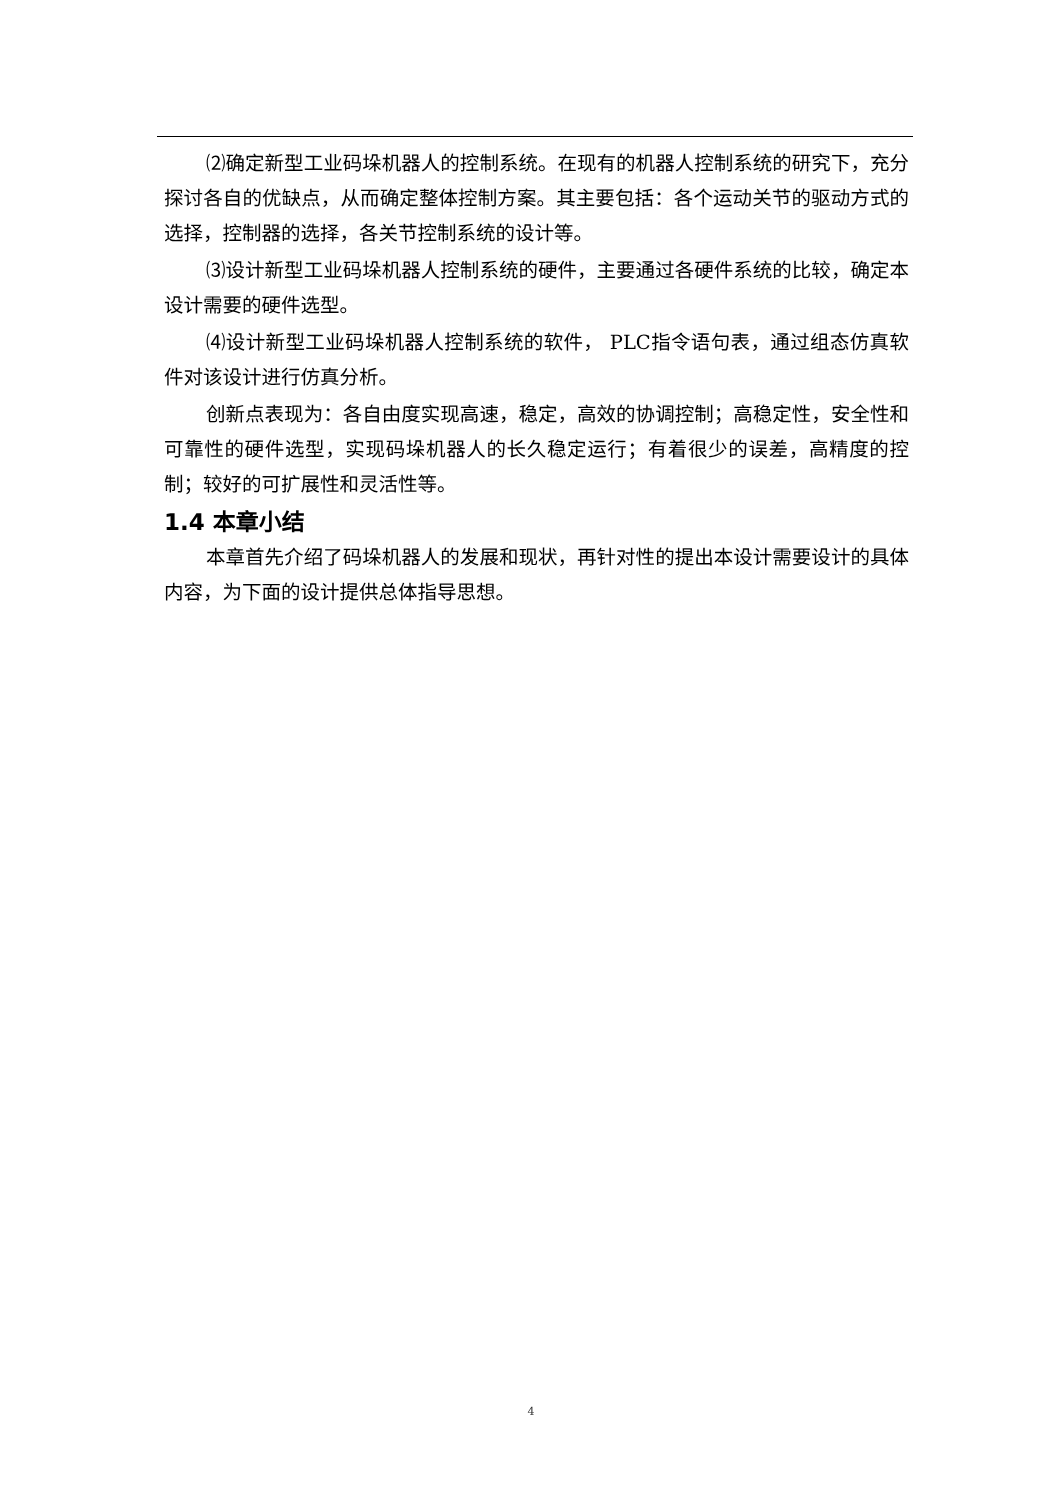⑵确定新型工业码垛机器人的控制系统。在现有的机器人控制系统的研究下，充分探讨各自的优缺点，从而确定整体控制方案。其主要包括：各个运动关节的驱动方式的选择，控制器的选择，各关节控制系统的设计等。
⑶设计新型工业码垛机器人控制系统的硬件，主要通过各硬件系统的比较，确定本设计需要的硬件选型。
⑷设计新型工业码垛机器人控制系统的软件， PLC指令语句表，通过组态仿真软件对该设计进行仿真分析。
创新点表现为：各自由度实现高速，稳定，高效的协调控制；高稳定性，安全性和可靠性的硬件选型，实现码垛机器人的长久稳定运行；有着很少的误差，高精度的控制；较好的可扩展性和灵活性等。
1.4 本章小结
本章首先介绍了码垛机器人的发展和现状，再针对性的提出本设计需要设计的具体内容，为下面的设计提供总体指导思想。
4